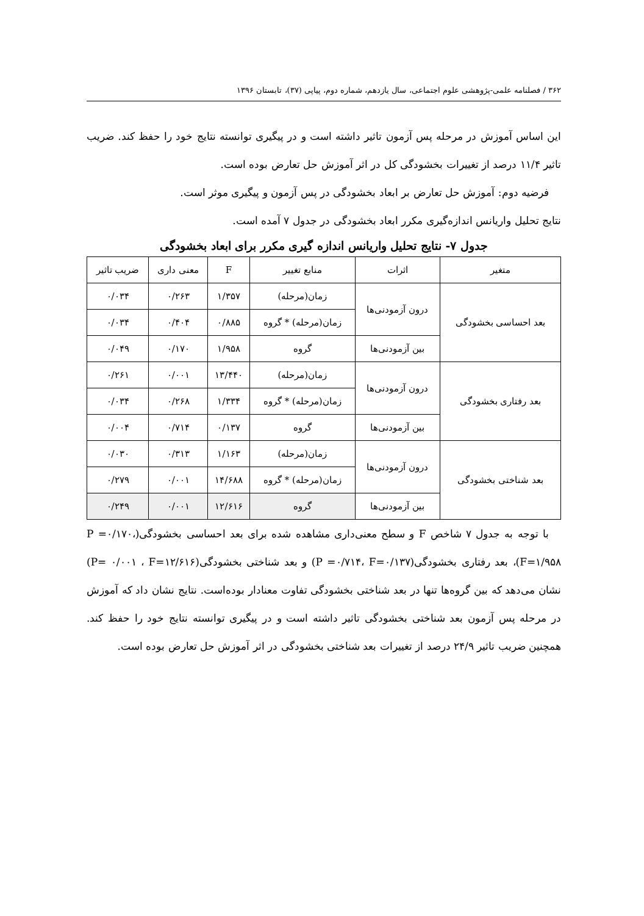۳۶۲ / فصلنامه علمی-پژوهشی علوم اجتماعی، سال یازدهم، شماره دوم، پیاپی (۳۷)، تابستان ۱۳۹۶
این اساس آموزش در مرحله پس آزمون تاثیر داشته است و در پیگیری توانسته نتایج خود را حفظ کند. ضریب تاثیر ۱۱/۴ درصد از تغییرات بخشودگی کل در اثر آموزش حل تعارض بوده است.
فرضیه دوم: آموزش حل تعارض بر ابعاد بخشودگی در پس آزمون و پیگیری موثر است.
نتایج تحلیل واریانس اندازه‌گیری مکرر ابعاد بخشودگی در جدول ۷ آمده است.
جدول ۷- نتایج تحلیل واریانس اندازه گیری مکرر برای ابعاد بخشودگی
| متغیر | اثرات | منابع تغییر | F | معنی داری | ضریب تاثیر |
| --- | --- | --- | --- | --- | --- |
| بعد احساسی بخشودگی | درون آزمودنی‌ها | زمان(مرحله) | ۱/۳۵۷ | ۰/۲۶۳ | ۰/۰۳۴ |
| | | زمان(مرحله) * گروه | ۰/۸۸۵ | ۰/۴۰۴ | ۰/۰۳۴ |
| | بین آزمودنی‌ها | گروه | ۱/۹۵۸ | ۰/۱۷۰ | ۰/۰۴۹ |
| بعد رفتاری بخشودگی | درون آزمودنی‌ها | زمان(مرحله) | ۱۳/۴۴۰ | ۰/۰۰۱ | ۰/۲۶۱ |
| | | زمان(مرحله) * گروه | ۱/۳۳۴ | ۰/۲۶۸ | ۰/۰۳۴ |
| | بین آزمودنی‌ها | گروه | ۰/۱۳۷ | ۰/۷۱۴ | ۰/۰۰۴ |
| بعد شناختی بخشودگی | درون آزمودنی‌ها | زمان(مرحله) | ۱/۱۶۳ | ۰/۳۱۳ | ۰/۰۳۰ |
| | | زمان(مرحله) * گروه | ۱۴/۶۸۸ | ۰/۰۰۱ | ۰/۲۷۹ |
| | بین آزمودنی‌ها | گروه | ۱۲/۶۱۶ | ۰/۰۰۱ | ۰/۲۴۹ |
با توجه به جدول ۷ شاخص F و سطح معنی‌داری مشاهده شده برای بعد احساسی بخشودگی(P =۰/۱۷۰، F=۱/۹۵۸)، بعد رفتاری بخشودگی(P =۰/۷۱۴، F=۰/۱۳۷) و بعد شناختی بخشودگی(P= ۰/۰۰۱ ، F=۱۲/۶۱۶) نشان می‌دهد که بین گروه‌ها تنها در بعد شناختی بخشودگی تفاوت معنادار بوده‌است. نتایج نشان داد که آموزش در مرحله پس آزمون بعد شناختی بخشودگی تاثیر داشته است و در پیگیری توانسته نتایج خود را حفظ کند. همچنین ضریب تاثیر ۲۴/۹ درصد از تغییرات بعد شناختی بخشودگی در اثر آموزش حل تعارض بوده است.